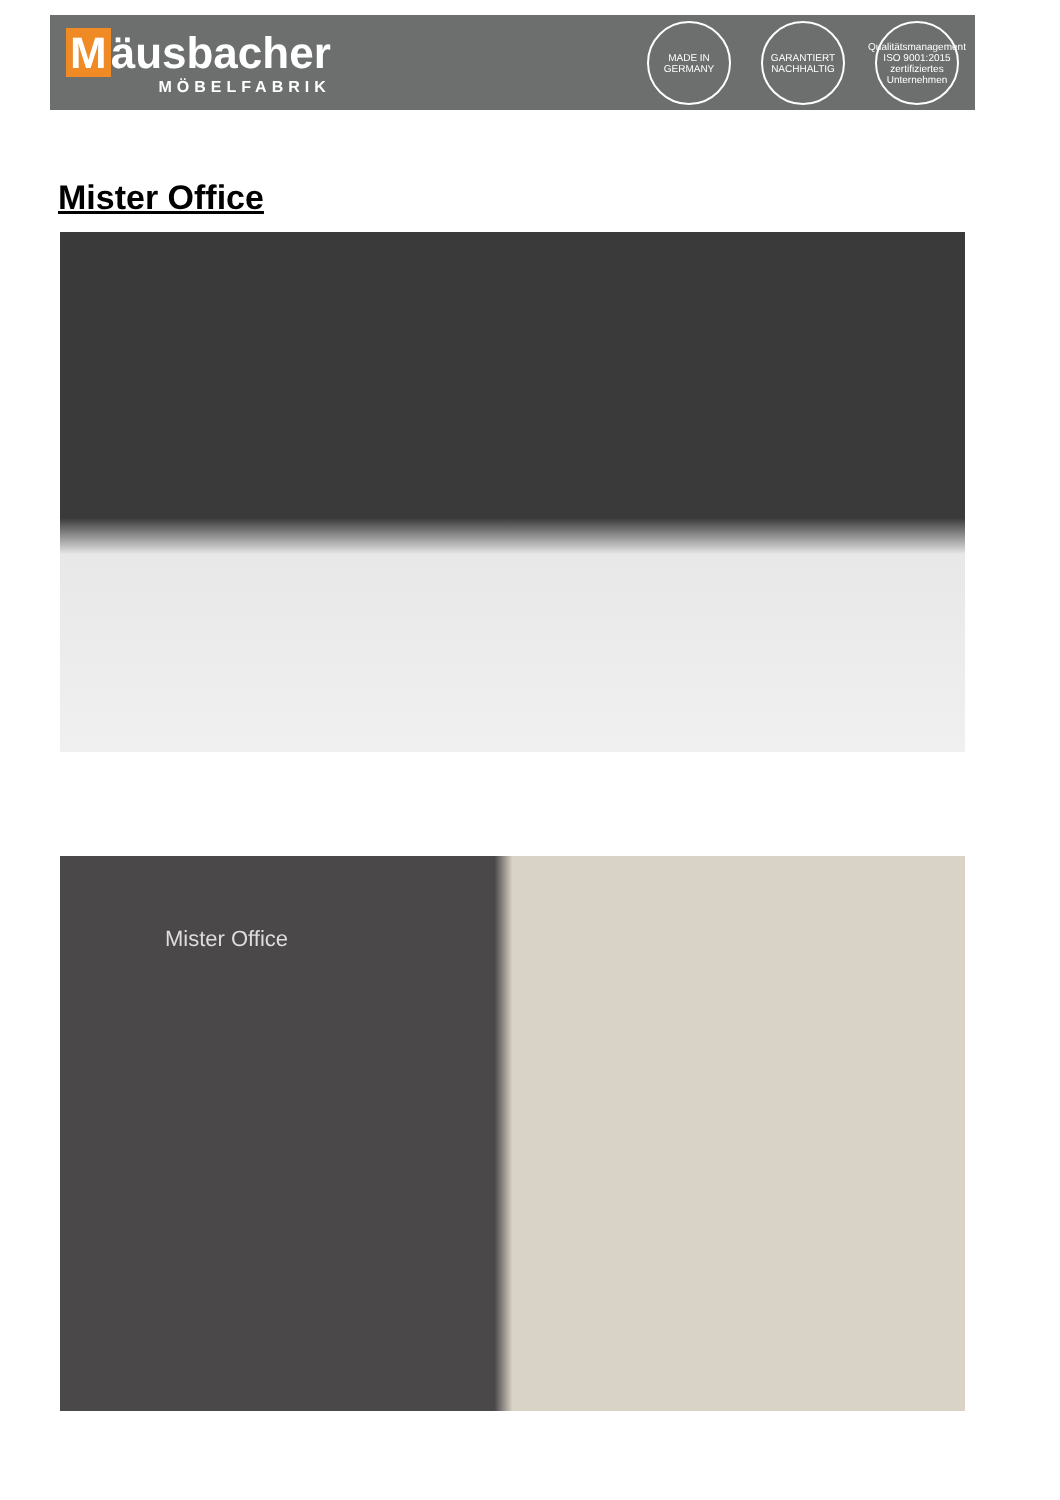Mäusbacher
MÖBELFABRIK
MADE IN GERMANY
GARANTIERT NACHHALTIG
Qualitätsmanagement ISO 9001:2015 zertifiziertes Unternehmen
Mister Office
Mister Office